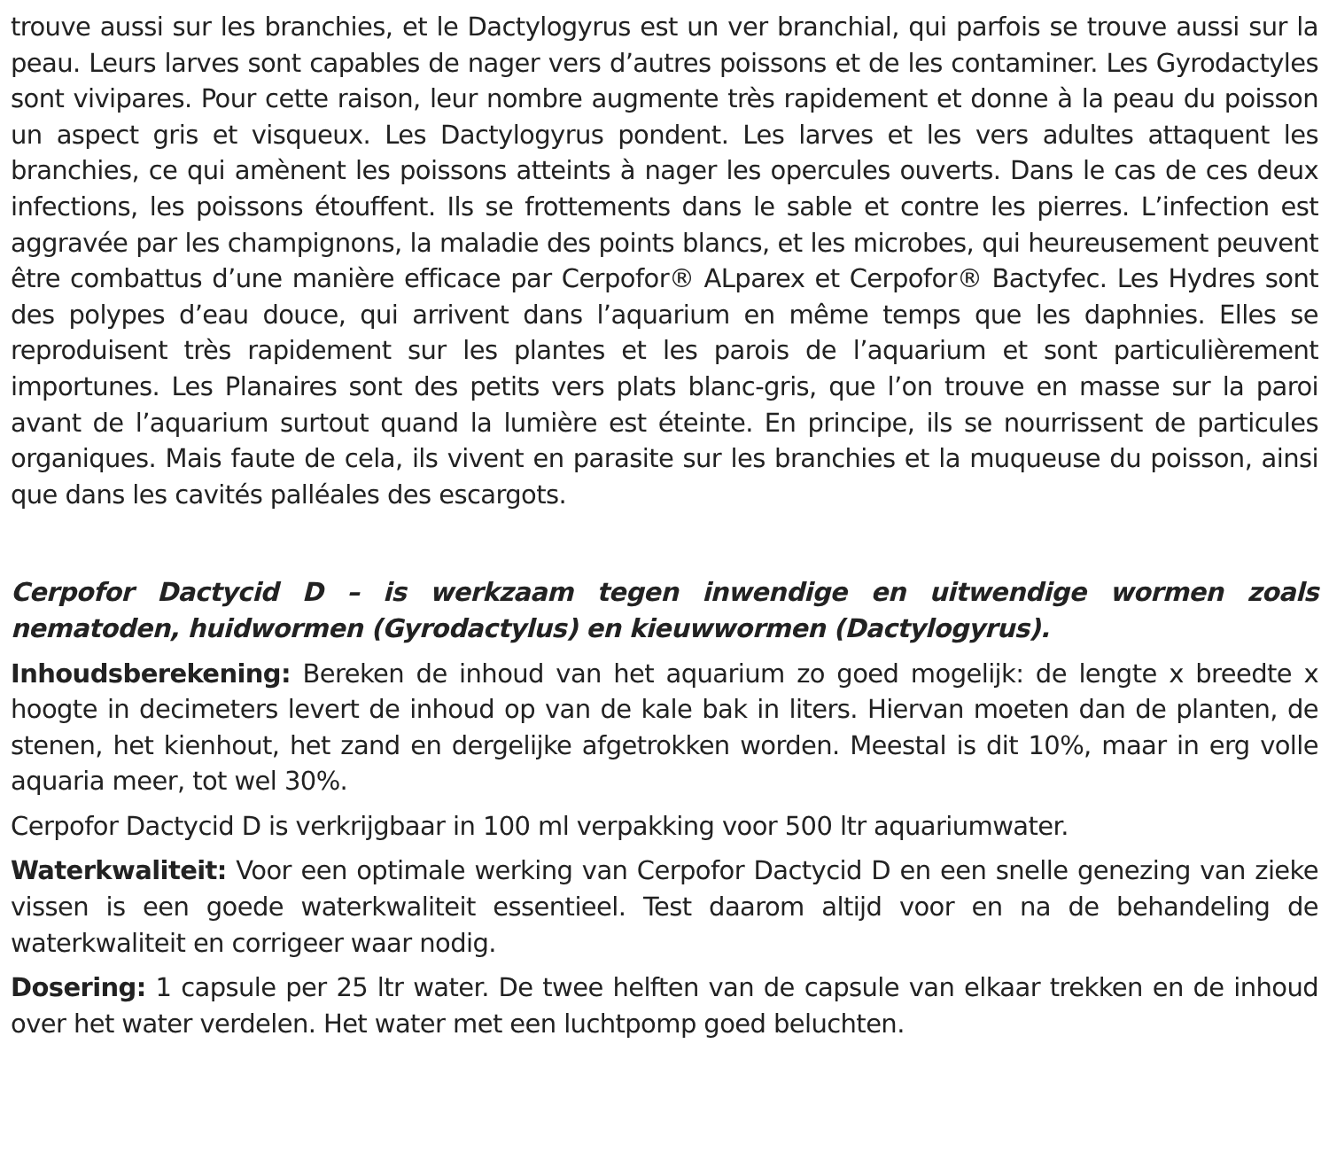trouve aussi sur les branchies, et le Dactylogyrus est un ver branchial, qui parfois se trouve aussi sur la peau. Leurs larves sont capables de nager vers d’autres poissons et de les contaminer. Les Gyrodactyles sont vivipares. Pour cette raison, leur nombre augmente très rapidement et donne à la peau du poisson un aspect gris et visqueux. Les Dactylogyrus pondent. Les larves et les vers adultes attaquent les branchies, ce qui amènent les poissons atteints à nager les opercules ouverts. Dans le cas de ces deux infections, les poissons étouffent. Ils se frottements dans le sable et contre les pierres. L’infection est aggravée par les champignons, la maladie des points blancs, et les microbes, qui heureusement peuvent être combattus d’une manière efficace par Cerpofor® ALparex et Cerpofor® Bactyfec. Les Hydres sont des polypes d’eau douce, qui arrivent dans l’aquarium en même temps que les daphnies. Elles se reproduisent très rapidement sur les plantes et les parois de l’aquarium et sont particulièrement importunes. Les Planaires sont des petits vers plats blanc-gris, que l’on trouve en masse sur la paroi avant de l’aquarium surtout quand la lumière est éteinte. En principe, ils se nourrissent de particules organiques. Mais faute de cela, ils vivent en parasite sur les branchies et la muqueuse du poisson, ainsi que dans les cavités palléales des escargots.
Cerpofor Dactycid D – is werkzaam tegen inwendige en uitwendige wormen zoals nematoden, huidwormen (Gyrodactylus) en kieuwwormen (Dactylogyrus).
Inhoudsberekening: Bereken de inhoud van het aquarium zo goed mogelijk: de lengte x breedte x hoogte in decimeters levert de inhoud op van de kale bak in liters. Hiervan moeten dan de planten, de stenen, het kienhout, het zand en dergelijke afgetrokken worden. Meestal is dit 10%, maar in erg volle aquaria meer, tot wel 30%.
Cerpofor Dactycid D is verkrijgbaar in 100 ml verpakking voor 500 ltr aquariumwater.
Waterkwaliteit: Voor een optimale werking van Cerpofor Dactycid D en een snelle genezing van zieke vissen is een goede waterkwaliteit essentieel. Test daarom altijd voor en na de behandeling de waterkwaliteit en corrigeer waar nodig.
Dosering: 1 capsule per 25 ltr water. De twee helften van de capsule van elkaar trekken en de inhoud over het water verdelen. Het water met een luchtpomp goed beluchten.